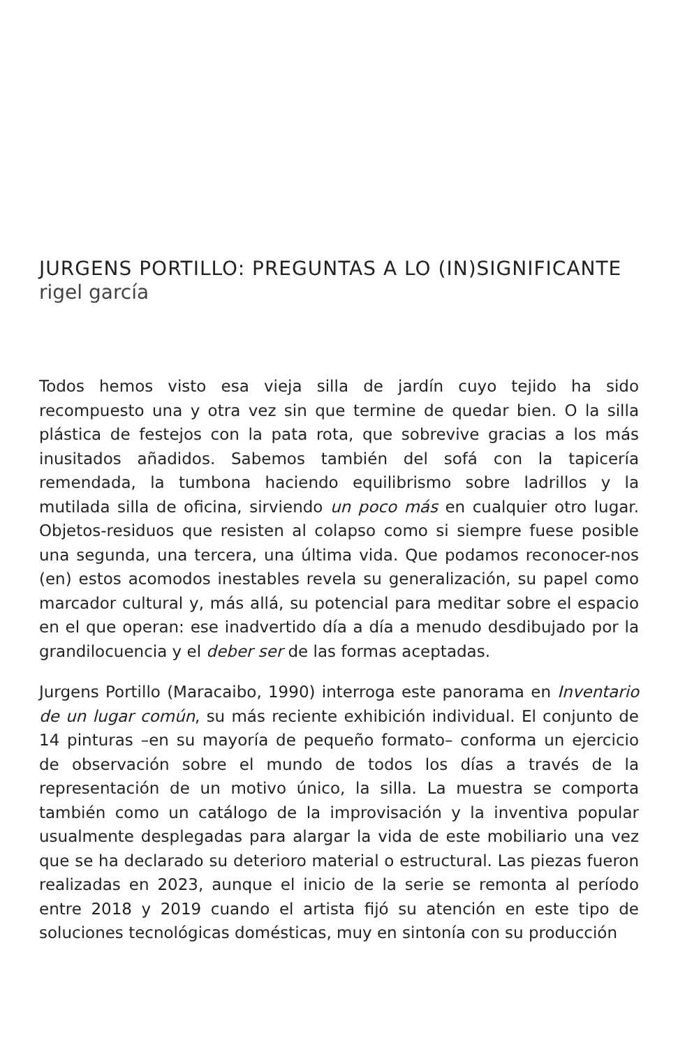JURGENS PORTILLO: PREGUNTAS A LO (IN)SIGNIFICANTE
rigel garcía
Todos hemos visto esa vieja silla de jardín cuyo tejido ha sido recompuesto una y otra vez sin que termine de quedar bien. O la silla plástica de festejos con la pata rota, que sobrevive gracias a los más inusitados añadidos. Sabemos también del sofá con la tapicería remendada, la tumbona haciendo equilibrismo sobre ladrillos y la mutilada silla de oficina, sirviendo un poco más en cualquier otro lugar. Objetos-residuos que resisten al colapso como si siempre fuese posible una segunda, una tercera, una última vida. Que podamos reconocer-nos (en) estos acomodos inestables revela su generalización, su papel como marcador cultural y, más allá, su potencial para meditar sobre el espacio en el que operan: ese inadvertido día a día a menudo desdibujado por la grandilocuencia y el deber ser de las formas aceptadas.
Jurgens Portillo (Maracaibo, 1990) interroga este panorama en Inventario de un lugar común, su más reciente exhibición individual. El conjunto de 14 pinturas –en su mayoría de pequeño formato– conforma un ejercicio de observación sobre el mundo de todos los días a través de la representación de un motivo único, la silla. La muestra se comporta también como un catálogo de la improvisación y la inventiva popular usualmente desplegadas para alargar la vida de este mobiliario una vez que se ha declarado su deterioro material o estructural. Las piezas fueron realizadas en 2023, aunque el inicio de la serie se remonta al período entre 2018 y 2019 cuando el artista fijó su atención en este tipo de soluciones tecnológicas domésticas, muy en sintonía con su producción